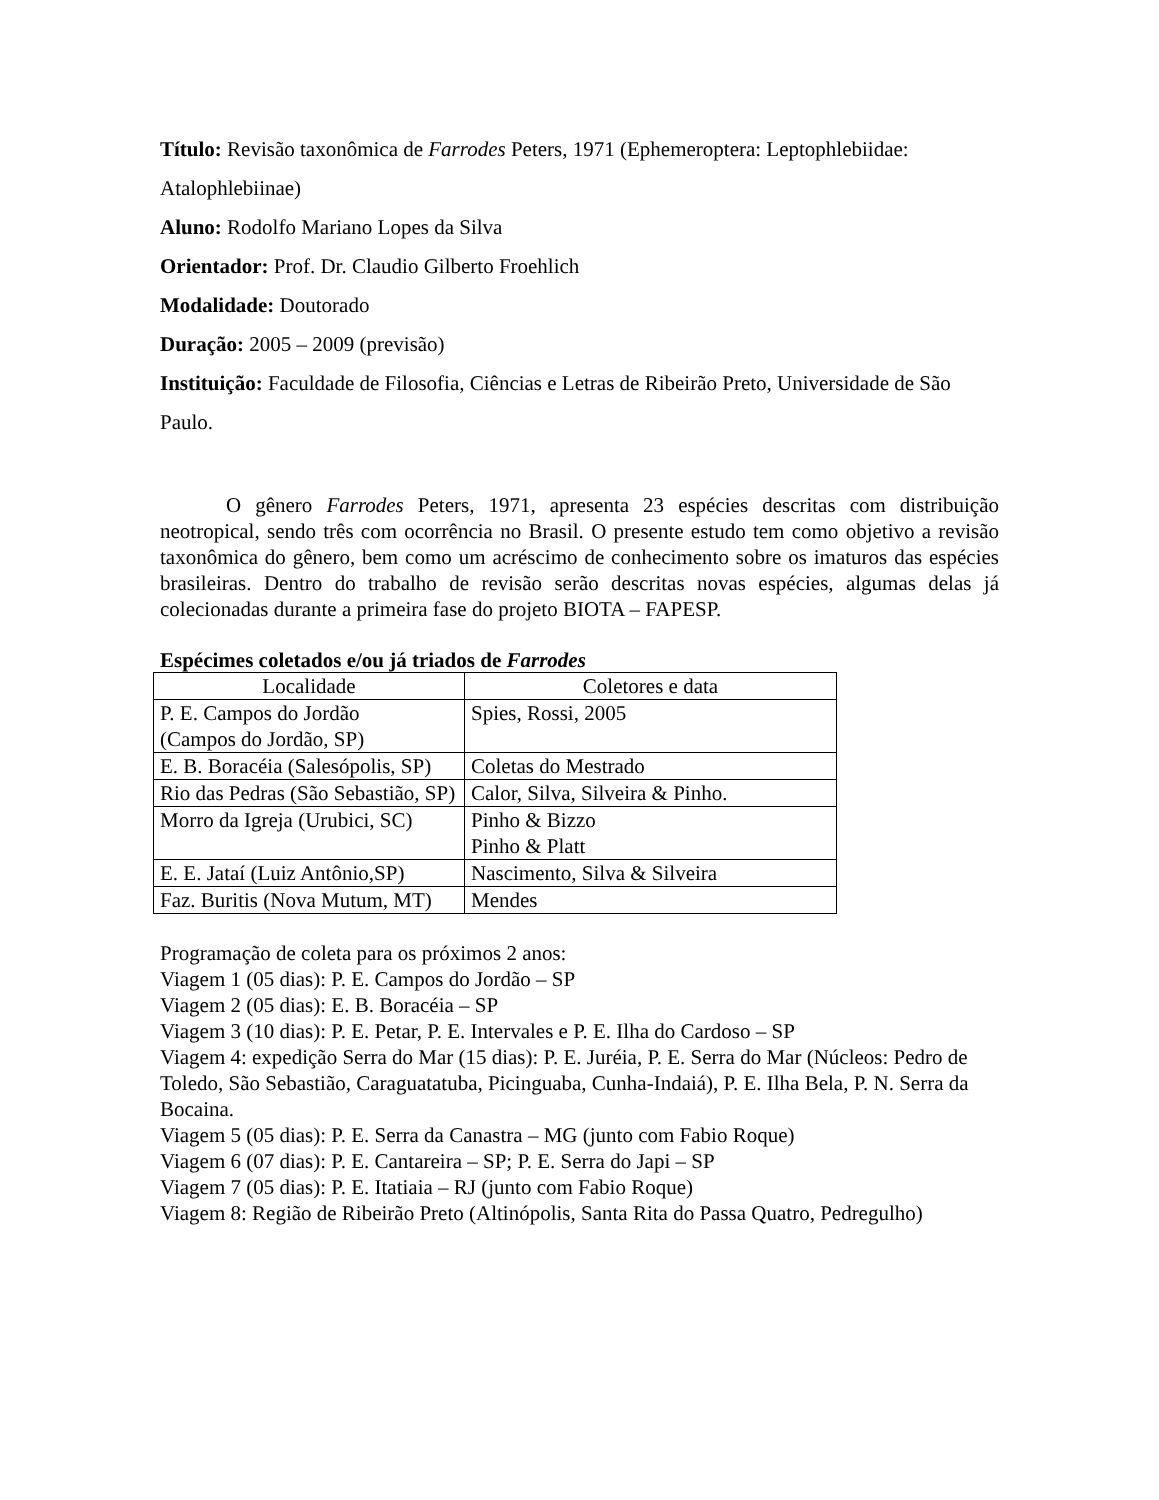Título: Revisão taxonômica de Farrodes Peters, 1971 (Ephemeroptera: Leptophlebiidae: Atalophlebiinae)
Aluno: Rodolfo Mariano Lopes da Silva
Orientador: Prof. Dr. Claudio Gilberto Froehlich
Modalidade: Doutorado
Duração: 2005 – 2009 (previsão)
Instituição: Faculdade de Filosofia, Ciências e Letras de Ribeirão Preto, Universidade de São Paulo.
O gênero Farrodes Peters, 1971, apresenta 23 espécies descritas com distribuição neotropical, sendo três com ocorrência no Brasil. O presente estudo tem como objetivo a revisão taxonômica do gênero, bem como um acréscimo de conhecimento sobre os imaturos das espécies brasileiras. Dentro do trabalho de revisão serão descritas novas espécies, algumas delas já colecionadas durante a primeira fase do projeto BIOTA – FAPESP.
Espécimes coletados e/ou já triados de Farrodes
| Localidade | Coletores e data |
| P. E. Campos do Jordão (Campos do Jordão, SP) | Spies, Rossi, 2005 |
| E. B. Boracéia (Salesópolis, SP) | Coletas do Mestrado |
| Rio das Pedras (São Sebastião, SP) | Calor, Silva, Silveira & Pinho. |
| Morro da Igreja (Urubici, SC) | Pinho & Bizzo Pinho & Platt |
| E. E. Jataí (Luiz Antônio,SP) | Nascimento, Silva & Silveira |
| Faz. Buritis (Nova Mutum, MT) | Mendes |
Programação de coleta para os próximos 2 anos:
Viagem 1 (05 dias): P. E. Campos do Jordão – SP
Viagem 2 (05 dias): E. B. Boracéia – SP
Viagem 3 (10 dias): P. E. Petar, P. E. Intervales e P. E. Ilha do Cardoso – SP
Viagem 4: expedição Serra do Mar (15 dias): P. E. Juréia, P. E. Serra do Mar (Núcleos: Pedro de Toledo, São Sebastião, Caraguatatuba, Picinguaba, Cunha-Indaiá), P. E. Ilha Bela, P. N. Serra da Bocaina.
Viagem 5 (05 dias): P. E. Serra da Canastra – MG (junto com Fabio Roque)
Viagem 6 (07 dias): P. E. Cantareira – SP; P. E. Serra do Japi – SP
Viagem 7 (05 dias): P. E. Itatiaia – RJ (junto com Fabio Roque)
Viagem 8: Região de Ribeirão Preto (Altinópolis, Santa Rita do Passa Quatro, Pedregulho)